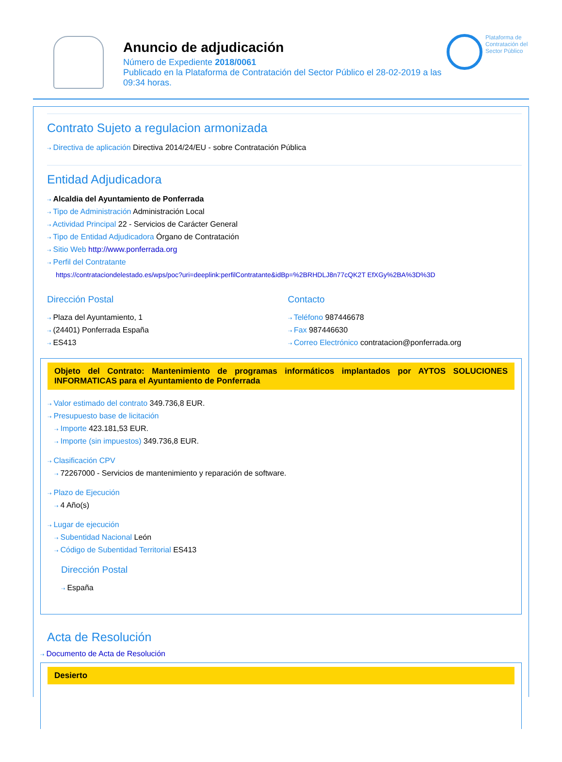Anuncio de adjudicación
Número de Expediente 2018/0061
Publicado en la Plataforma de Contratación del Sector Público el 28-02-2019 a las 09:34 horas.
Plataforma de Contratación del Sector Público
Contrato Sujeto a regulacion armonizada
⇢ Directiva de aplicación Directiva 2014/24/EU - sobre Contratación Pública
Entidad Adjudicadora
⇢ Alcaldia del Ayuntamiento de Ponferrada
⇢ Tipo de Administración Administración Local
⇢ Actividad Principal 22 - Servicios de Carácter General
⇢ Tipo de Entidad Adjudicadora Órgano de Contratación
⇢ Sitio Web http://www.ponferrada.org
⇢ Perfil del Contratante
https://contrataciondelestado.es/wps/poc?uri=deeplink:perfilContratante&idBp=%2BRHDLJ8n77cQK2T EfXGy%2BA%3D%3D
Dirección Postal
⇢ Plaza del Ayuntamiento, 1
⇢ (24401) Ponferrada España
⇢ ES413
Contacto
⇢ Teléfono 987446678
⇢ Fax 987446630
⇢ Correo Electrónico contratacion@ponferrada.org
Objeto del Contrato: Mantenimiento de programas informáticos implantados por AYTOS SOLUCIONES INFORMATICAS para el Ayuntamiento de Ponferrada
⇢ Valor estimado del contrato 349.736,8 EUR.
⇢ Presupuesto base de licitación
⇢ Importe 423.181,53 EUR.
⇢ Importe (sin impuestos) 349.736,8 EUR.
⇢ Clasificación CPV
⇢ 72267000 - Servicios de mantenimiento y reparación de software.
⇢ Plazo de Ejecución
⇢ 4 Año(s)
⇢ Lugar de ejecución
⇢ Subentidad Nacional León
⇢ Código de Subentidad Territorial ES413
Dirección Postal
⇢ España
Acta de Resolución
⇢ Documento de Acta de Resolución
Desierto